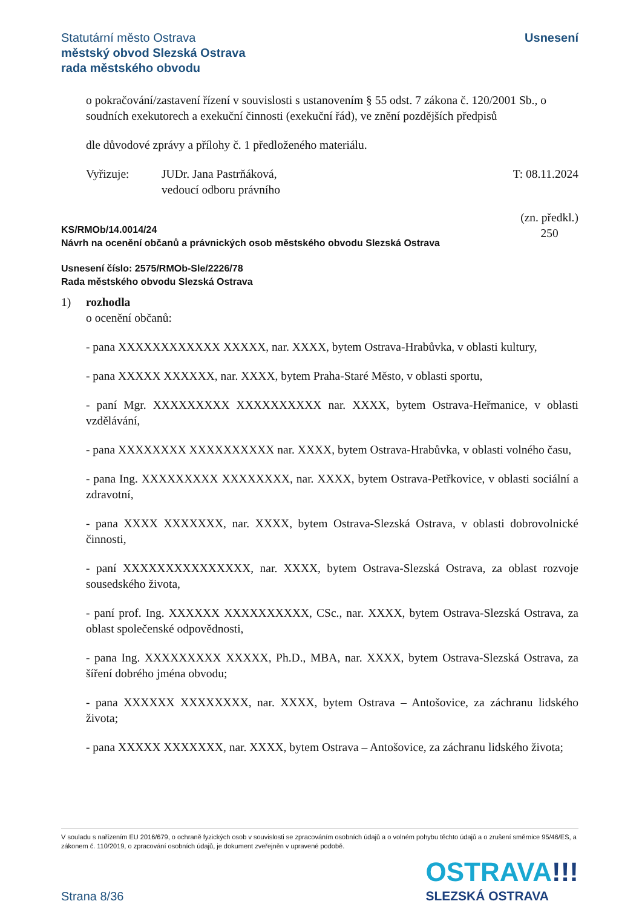Statutární město Ostrava
městský obvod Slezská Ostrava
rada městského obvodu
Usnesení
o pokračování/zastavení řízení v souvislosti s ustanovením § 55 odst. 7 zákona č. 120/2001 Sb., o soudních exekutorech a exekuční činnosti (exekuční řád), ve znění pozdějších předpisů
dle důvodové zprávy a přílohy č. 1 předloženého materiálu.
Vyřizuje: JUDr. Jana Pastrňáková,
vedoucí odboru právního
T: 08.11.2024
KS/RMOb/14.0014/24
Návrh na ocenění občanů a právnických osob městského obvodu Slezská Ostrava
(zn. předkl.)
250
Usnesení číslo: 2575/RMOb-Sle/2226/78
Rada městského obvodu Slezská Ostrava
1) rozhodla
o ocenění občanů:
- pana XXXXXXXXXXXX XXXXX, nar. XXXX, bytem Ostrava-Hrabůvka, v oblasti kultury,
- pana XXXXX XXXXXX, nar. XXXX, bytem Praha-Staré Město, v oblasti sportu,
- paní Mgr. XXXXXXXXX XXXXXXXXXX nar. XXXX, bytem Ostrava-Heřmanice, v oblasti vzdělávání,
- pana XXXXXXXX XXXXXXXXXX nar. XXXX, bytem Ostrava-Hrabůvka, v oblasti volného času,
- pana Ing. XXXXXXXXX XXXXXXXX, nar. XXXX, bytem Ostrava-Petřkovice, v oblasti sociální a zdravotní,
- pana XXXX XXXXXXX, nar. XXXX, bytem Ostrava-Slezská Ostrava, v oblasti dobrovolnické činnosti,
- paní XXXXXXXXXXXXXXX, nar. XXXX, bytem Ostrava-Slezská Ostrava, za oblast rozvoje sousedského života,
- paní prof. Ing. XXXXXX XXXXXXXXXX, CSc., nar. XXXX, bytem Ostrava-Slezská Ostrava, za oblast společenské odpovědnosti,
- pana Ing. XXXXXXXXX XXXXX, Ph.D., MBA, nar. XXXX, bytem Ostrava-Slezská Ostrava, za šíření dobrého jména obvodu;
- pana XXXXXX XXXXXXXX, nar. XXXX, bytem Ostrava – Antošovice, za záchranu lidského života;
- pana XXXXX XXXXXXX, nar. XXXX, bytem Ostrava – Antošovice, za záchranu lidského života;
V souladu s nařízením EU 2016/679, o ochraně fyzických osob v souvislosti se zpracováním osobních údajů a o volném pohybu těchto údajů a o zrušení směrnice 95/46/ES, a zákonem č. 110/2019, o zpracování osobních údajů, je dokument zveřejněn v upravené podobě.
Strana 8/36
OSTRAVA!!!
SLEZSKÁ OSTRAVA